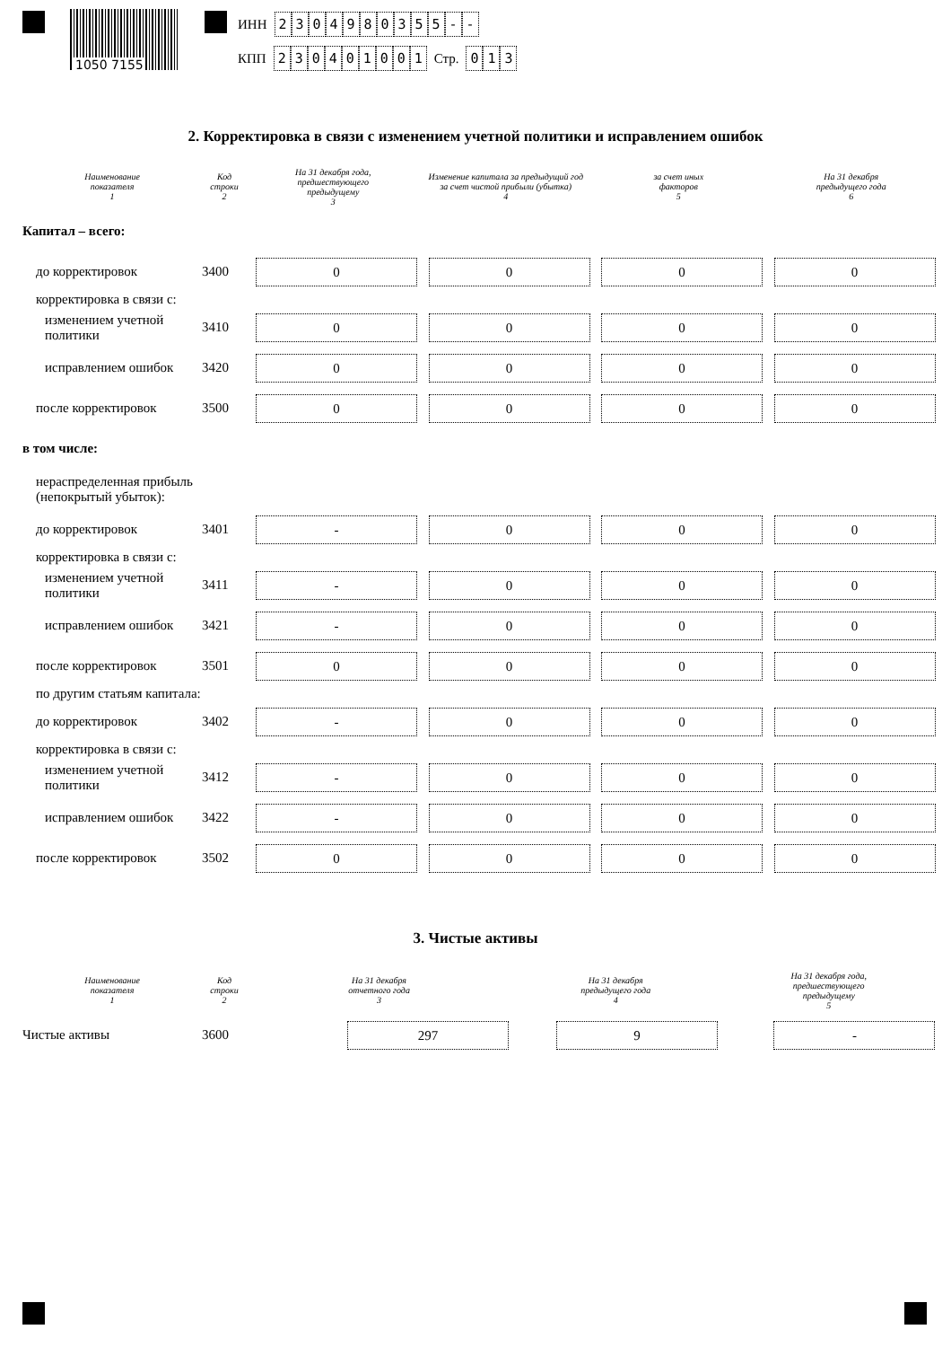1050 7155
ИНН 2304980355 - -
КПП 230401001 Стр. 013
2. Корректировка в связи с изменением учетной политики и исправлением ошибок
| Наименование показателя 1 | Код строки 2 | На 31 декабря года, предшествующего предыдущему 3 | Изменение капитала за предыдущий год за счет чистой прибыли (убытка) 4 | за счет иных факторов 5 | На 31 декабря предыдущего года 6 |
| --- | --- | --- | --- | --- | --- |
| Капитал – всего: | | | | | |
| до корректировок | 3400 | 0 | 0 | 0 | 0 |
| корректировка в связи с: | | | | | |
| изменением учетной политики | 3410 | 0 | 0 | 0 | 0 |
| исправлением ошибок | 3420 | 0 | 0 | 0 | 0 |
| после корректировок | 3500 | 0 | 0 | 0 | 0 |
| в том числе: | | | | | |
| нераспределенная прибыль (непокрытый убыток): | | | | | |
| до корректировок | 3401 | - | 0 | 0 | 0 |
| корректировка в связи с: | | | | | |
| изменением учетной политики | 3411 | - | 0 | 0 | 0 |
| исправлением ошибок | 3421 | - | 0 | 0 | 0 |
| после корректировок | 3501 | 0 | 0 | 0 | 0 |
| по другим статьям капитала: | | | | | |
| до корректировок | 3402 | - | 0 | 0 | 0 |
| корректировка в связи с: | | | | | |
| изменением учетной политики | 3412 | - | 0 | 0 | 0 |
| исправлением ошибок | 3422 | - | 0 | 0 | 0 |
| после корректировок | 3502 | 0 | 0 | 0 | 0 |
3. Чистые активы
| Наименование показателя 1 | Код строки 2 | На 31 декабря отчетного года 3 | На 31 декабря предыдущего года 4 | На 31 декабря года, предшествующего предыдущему 5 |
| --- | --- | --- | --- | --- |
| Чистые активы | 3600 | 297 | 9 | - |